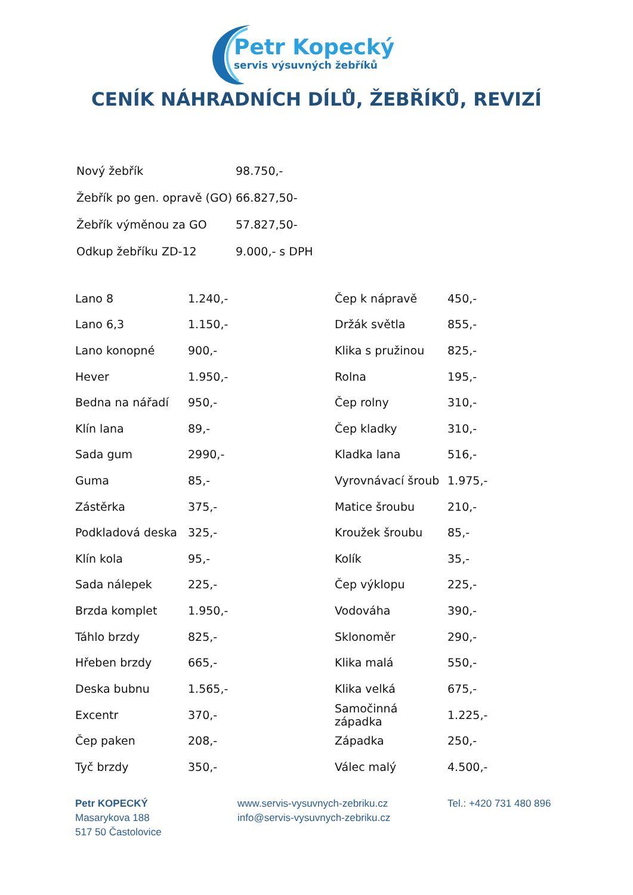Petr Kopecký
servis výsuvných žebříků
CENÍK NÁHRADNÍCH DÍLŮ, ŽEBŘÍKŮ, REVIZÍ
| Nový žebřík | 98.750,- |
| Žebřík po gen. opravě (GO) | 66.827,50- |
| Žebřík výměnou za GO | 57.827,50- |
| Odkup žebříku ZD-12 | 9.000,- s DPH |
| Lano 8 | 1.240,- | Čep k nápravě | 450,- |
| Lano 6,3 | 1.150,- | Držák světla | 855,- |
| Lano konopné | 900,- | Klika s pružinou | 825,- |
| Hever | 1.950,- | Rolna | 195,- |
| Bedna na nářadí | 950,- | Čep rolny | 310,- |
| Klín lana | 89,- | Čep kladky | 310,- |
| Sada gum | 2990,- | Kladka lana | 516,- |
| Guma | 85,- | Vyrovnávací šroub | 1.975,- |
| Zástěrka | 375,- | Matice šroubu | 210,- |
| Podkladová deska | 325,- | Kroužek šroubu | 85,- |
| Klín kola | 95,- | Kolík | 35,- |
| Sada nálepek | 225,- | Čep výklopu | 225,- |
| Brzda komplet | 1.950,- | Vodováha | 390,- |
| Táhlo brzdy | 825,- | Sklonoměr | 290,- |
| Hřeben brzdy | 665,- | Klika malá | 550,- |
| Deska bubnu | 1.565,- | Klika velká | 675,- |
| Excentr | 370,- | Samočinná západka | 1.225,- |
| Čep paken | 208,- | Západka | 250,- |
| Tyč brzdy | 350,- | Válec malý | 4.500,- |
Petr KOPECKÝ
Masarykova 188
517 50 Častolovice
www.servis-vysuvnych-zebriku.cz
info@servis-vysuvnych-zebriku.cz
Tel.: +420 731 480 896